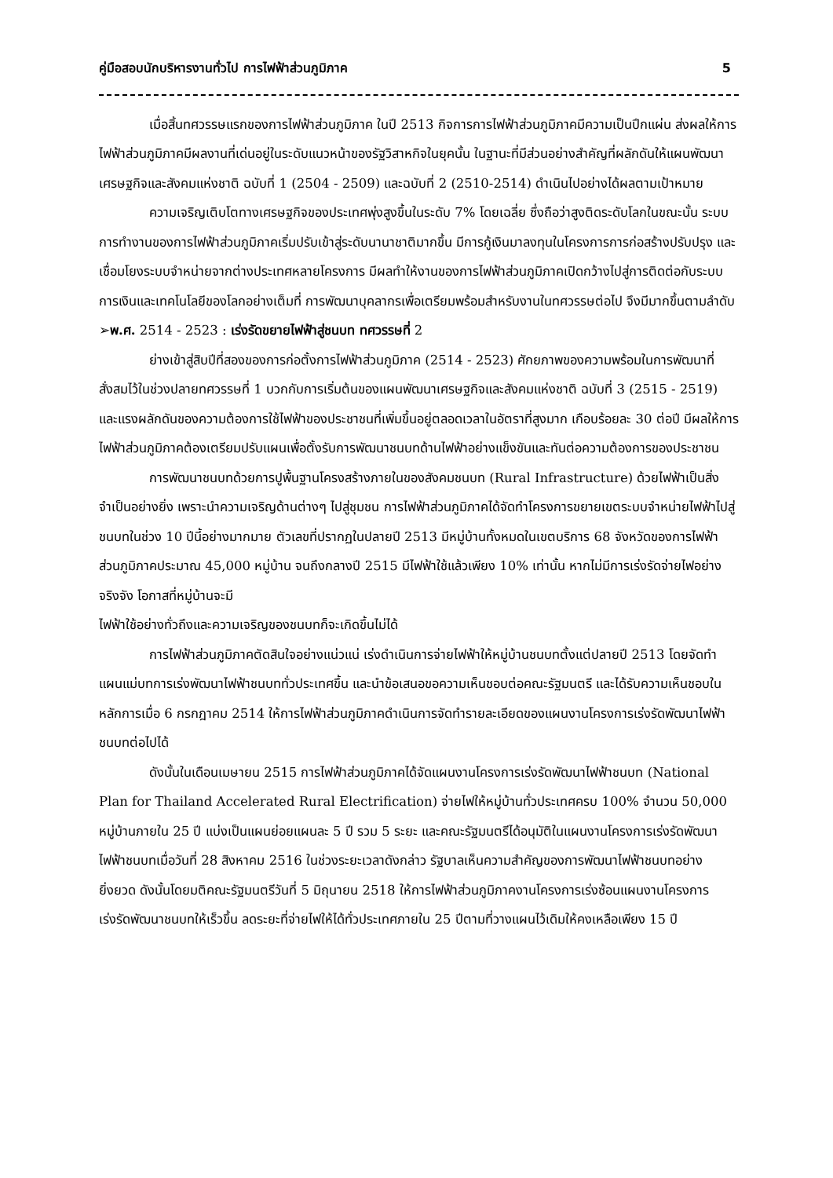คู่มือสอบนักบริหารงานทั่วไป การไฟฟ้าส่วนภูมิภาค 5
เมื่อสิ้นทศวรรษแรกของการไฟฟ้าส่วนภูมิภาค ในปี 2513 กิจการการไฟฟ้าส่วนภูมิภาคมีความเป็นปึกแผ่น ส่งผลให้การไฟฟ้าส่วนภูมิภาคมีผลงานที่เด่นอยู่ในระดับแนวหน้าของรัฐวิสาหกิจในยุคนั้น ในฐานะที่มีส่วนอย่างสำคัญที่ผลักดันให้แผนพัฒนาเศรษฐกิจและสังคมแห่งชาติ ฉบับที่ 1 (2504 - 2509) และฉบับที่ 2 (2510-2514) ดำเนินไปอย่างได้ผลตามเป้าหมาย
ความเจริญเติบโตทางเศรษฐกิจของประเทศพุ่งสูงขึ้นในระดับ 7% โดยเฉลี่ย ซึ่งถือว่าสูงติดระดับโลกในขณะนั้น ระบบการทำงานของการไฟฟ้าส่วนภูมิภาคเริ่มปรับเข้าสู่ระดับนานาชาติมากขึ้น มีการกู้เงินมาลงทุนในโครงการการก่อสร้างปรับปรุง และเชื่อมโยงระบบจำหน่ายจากต่างประเทศหลายโครงการ มีผลทำให้งานของการไฟฟ้าส่วนภูมิภาคเปิดกว้างไปสู่การติดต่อกับระบบการเงินและเทคโนโลยีของโลกอย่างเต็มที่ การพัฒนาบุคลากรเพื่อเตรียมพร้อมสำหรับงานในทศวรรษต่อไป จึงมีมากขึ้นตามลำดับ
➢พ.ศ. 2514 - 2523 : เร่งรัดขยายไฟฟ้าสู่ชนบท ทศวรรษที่ 2
ย่างเข้าสู่สิบปีที่สองของการก่อตั้งการไฟฟ้าส่วนภูมิภาค (2514 - 2523) ศักยภาพของความพร้อมในการพัฒนาที่สั่งสมไว้ในช่วงปลายทศวรรษที่ 1 บวกกับการเริ่มต้นของแผนพัฒนาเศรษฐกิจและสังคมแห่งชาติ ฉบับที่ 3 (2515 - 2519) และแรงผลักดันของความต้องการใช้ไฟฟ้าของประชาชนที่เพิ่มขึ้นอยู่ตลอดเวลาในอัตราที่สูงมาก เกือบร้อยละ 30 ต่อปี มีผลให้การไฟฟ้าส่วนภูมิภาคต้องเตรียมปรับแผนเพื่อตั้งรับการพัฒนาชนบทด้านไฟฟ้าอย่างแข็งขันและทันต่อความต้องการของประชาชน
การพัฒนาชนบทด้วยการปูพื้นฐานโครงสร้างภายในของสังคมชนบท (Rural Infrastructure) ด้วยไฟฟ้าเป็นสิ่งจำเป็นอย่างยิ่ง เพราะนำความเจริญด้านต่างๆ ไปสู่ชุมชน การไฟฟ้าส่วนภูมิภาคได้จัดทำโครงการขยายเขตระบบจำหน่ายไฟฟ้าไปสู่ชนบทในช่วง 10 ปีนี้อย่างมากมาย ตัวเลขที่ปรากฏในปลายปี 2513 มีหมู่บ้านทั้งหมดในเขตบริการ 68 จังหวัดของการไฟฟ้าส่วนภูมิภาคประมาณ 45,000 หมู่บ้าน จนถึงกลางปี 2515 มีไฟฟ้าใช้แล้วเพียง 10% เท่านั้น หากไม่มีการเร่งรัดจ่ายไฟอย่างจริงจัง โอกาสที่หมู่บ้านจะมี
ไฟฟ้าใช้อย่างทั่วถึงและความเจริญของชนบทก็จะเกิดขึ้นไม่ได้
การไฟฟ้าส่วนภูมิภาคตัดสินใจอย่างแน่วแน่ เร่งดำเนินการจ่ายไฟฟ้าให้หมู่บ้านชนบทตั้งแต่ปลายปี 2513 โดยจัดทำแผนแม่บทการเร่งพัฒนาไฟฟ้าชนบททั่วประเทศขึ้น และนำข้อเสนอขอความเห็นชอบต่อคณะรัฐมนตรี และได้รับความเห็นชอบในหลักการเมื่อ 6 กรกฎาคม 2514 ให้การไฟฟ้าส่วนภูมิภาคดำเนินการจัดทำรายละเอียดของแผนงานโครงการเร่งรัดพัฒนาไฟฟ้าชนบทต่อไปได้
ดังนั้นในเดือนเมษายน 2515 การไฟฟ้าส่วนภูมิภาคได้จัดแผนงานโครงการเร่งรัดพัฒนาไฟฟ้าชนบท (National Plan for Thailand Accelerated Rural Electrification) จ่ายไฟให้หมู่บ้านทั่วประเทศครบ 100% จำนวน 50,000 หมู่บ้านภายใน 25 ปี แบ่งเป็นแผนย่อยแผนละ 5 ปี รวม 5 ระยะ และคณะรัฐมนตรีได้อนุมัติในแผนงานโครงการเร่งรัดพัฒนาไฟฟ้าชนบทเมื่อวันที่ 28 สิงหาคม 2516 ในช่วงระยะเวลาดังกล่าว รัฐบาลเห็นความสำคัญของการพัฒนาไฟฟ้าชนบทอย่างยิ่งยวด ดังนั้นโดยมติคณะรัฐมนตรีวันที่ 5 มิถุนายน 2518 ให้การไฟฟ้าส่วนภูมิภาคงานโครงการเร่งซ้อนแผนงานโครงการเร่งรัดพัฒนาชนบทให้เร็วขึ้น ลดระยะที่จ่ายไฟให้ได้ทั่วประเทศภายใน 25 ปีตามที่วางแผนไว้เดิมให้คงเหลือเพียง 15 ปี